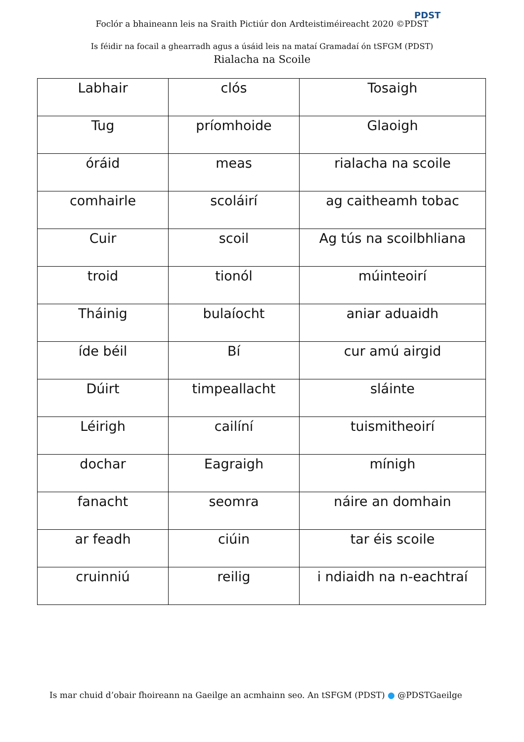Foclór a bhaineann leis na Sraith Pictiúr don Ardteistiméireacht 2020 ©PDST
PDST
Is féidir na focail a ghearradh agus a úsáid leis na mataí Gramadaí ón tSFGM (PDST)
Rialacha na Scoile
| Labhair | clós | Tosaigh |
| Tug | príomhoide | Glaoigh |
| óráid | meas | rialacha na scoile |
| comhairle | scoláirí | ag caitheamh tobac |
| Cuir | scoil | Ag tús na scoilbhliana |
| troid | tionól | múinteoirí |
| Tháinig | bulaíocht | aniar aduaidh |
| íde béil | Bí | cur amú airgid |
| Dúirt | timpeallacht | sláinte |
| Léirigh | cailíní | tuismitheoirí |
| dochar | Eagraigh | mínigh |
| fanacht | seomra | náire an domhain |
| ar feadh | ciúin | tar éis scoile |
| cruinniú | reilig | i ndiaidh na n-eachtraí |
Is mar chuid d’obair fhoireann na Gaeilge an acmhainn seo. An tSFGM (PDST) ● @PDSTGaeilge